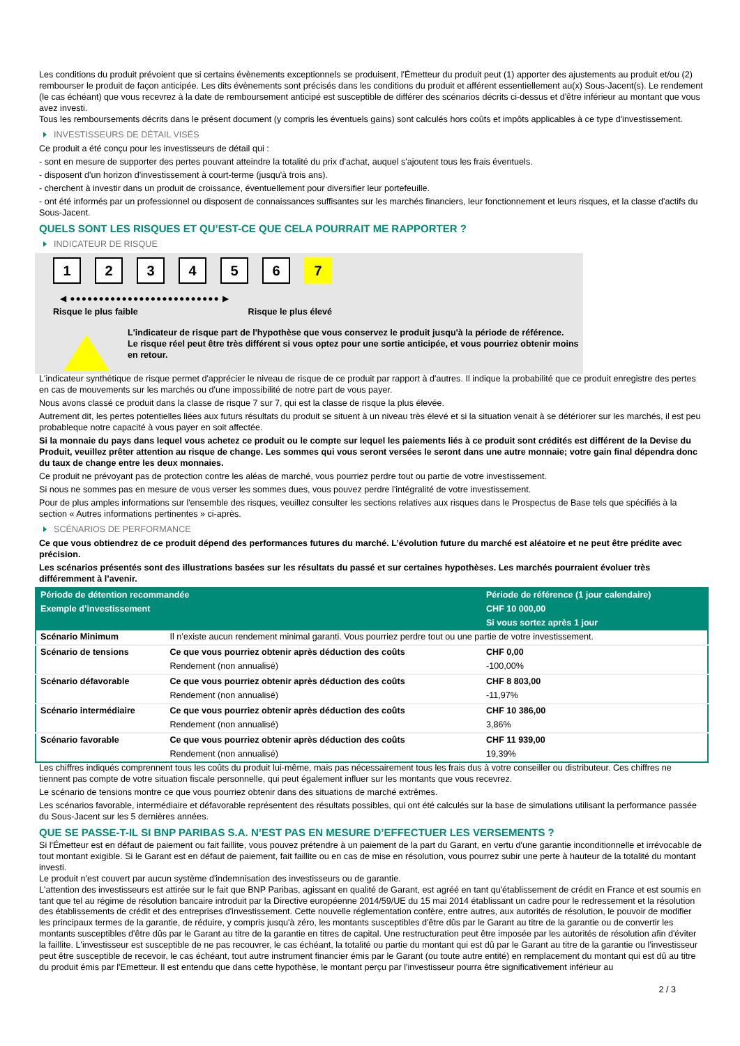Les conditions du produit prévoient que si certains évènements exceptionnels se produisent, l'Émetteur du produit peut (1) apporter des ajustements au produit et/ou (2) rembourser le produit de façon anticipée. Les dits évènements sont précisés dans les conditions du produit et afférent essentiellement au(x) Sous-Jacent(s). Le rendement (le cas échéant) que vous recevrez à la date de remboursement anticipé est susceptible de différer des scénarios décrits ci-dessus et d'être inférieur au montant que vous avez investi.
Tous les remboursements décrits dans le présent document (y compris les éventuels gains) sont calculés hors coûts et impôts applicables à ce type d'investissement.
INVESTISSEURS DE DÉTAIL VISÉS
Ce produit a été conçu pour les investisseurs de détail qui :
- sont en mesure de supporter des pertes pouvant atteindre la totalité du prix d'achat, auquel s'ajoutent tous les frais éventuels.
- disposent d'un horizon d'investissement à court-terme (jusqu'à trois ans).
- cherchent à investir dans un produit de croissance, éventuellement pour diversifier leur portefeuille.
- ont été informés par un professionnel ou disposent de connaissances suffisantes sur les marchés financiers, leur fonctionnement et leurs risques, et la classe d'actifs du Sous-Jacent.
QUELS SONT LES RISQUES ET QU’EST-CE QUE CELA POURRAIT ME RAPPORTER ?
INDICATEUR DE RISQUE
123456 7
◀ ●●●●●●●●●●●●●●●●●●●●●●●●●● ▶
Risque le plus faible Risque le plus élevé
L'indicateur de risque part de l'hypothèse que vous conservez le produit jusqu'à la période de référence.
Le risque réel peut être très différent si vous optez pour une sortie anticipée, et vous pourriez obtenir moins en retour.
L'indicateur synthétique de risque permet d'apprécier le niveau de risque de ce produit par rapport à d'autres. Il indique la probabilité que ce produit enregistre des pertes en cas de mouvements sur les marchés ou d'une impossibilité de notre part de vous payer.
Nous avons classé ce produit dans la classe de risque 7 sur 7, qui est la classe de risque la plus élevée.
Autrement dit, les pertes potentielles liées aux futurs résultats du produit se situent à un niveau très élevé et si la situation venait à se détériorer sur les marchés, il est peu probableque notre capacité à vous payer en soit affectée.
Si la monnaie du pays dans lequel vous achetez ce produit ou le compte sur lequel les paiements liés à ce produit sont crédités est différent de la Devise du Produit, veuillez prêter attention au risque de change. Les sommes qui vous seront versées le seront dans une autre monnaie; votre gain final dépendra donc du taux de change entre les deux monnaies.
Ce produit ne prévoyant pas de protection contre les aléas de marché, vous pourriez perdre tout ou partie de votre investissement.
Si nous ne sommes pas en mesure de vous verser les sommes dues, vous pouvez perdre l'intégralité de votre investissement.
Pour de plus amples informations sur l'ensemble des risques, veuillez consulter les sections relatives aux risques dans le Prospectus de Base tels que spécifiés à la section « Autres informations pertinentes » ci-après.
SCÉNARIOS DE PERFORMANCE
Ce que vous obtiendrez de ce produit dépend des performances futures du marché. L’évolution future du marché est aléatoire et ne peut être prédite avec précision.
Les scénarios présentés sont des illustrations basées sur les résultats du passé et sur certaines hypothèses. Les marchés pourraient évoluer très différemment à l’avenir.
| Période de détention recommandée | | Période de référence (1 jour calendaire) |
| --- | --- | --- |
| Exemple d’investissement | | CHF 10 000,00 |
| | | Si vous sortez après 1 jour |
| Scénario Minimum | Il n’existe aucun rendement minimal garanti. Vous pourriez perdre tout ou une partie de votre investissement. | |
| Scénario de tensions | Ce que vous pourriez obtenir après déduction des coûts | CHF 0,00 |
| | Rendement (non annualisé) | -100,00% |
| Scénario défavorable | Ce que vous pourriez obtenir après déduction des coûts | CHF 8 803,00 |
| | Rendement (non annualisé) | -11,97% |
| Scénario intermédiaire | Ce que vous pourriez obtenir après déduction des coûts | CHF 10 386,00 |
| | Rendement (non annualisé) | 3,86% |
| Scénario favorable | Ce que vous pourriez obtenir après déduction des coûts | CHF 11 939,00 |
| | Rendement (non annualisé) | 19,39% |
Les chiffres indiqués comprennent tous les coûts du produit lui-même, mais pas nécessairement tous les frais dus à votre conseiller ou distributeur. Ces chiffres ne tiennent pas compte de votre situation fiscale personnelle, qui peut également influer sur les montants que vous recevrez.
Le scénario de tensions montre ce que vous pourriez obtenir dans des situations de marché extrêmes.
Les scénarios favorable, intermédiaire et défavorable représentent des résultats possibles, qui ont été calculés sur la base de simulations utilisant la performance passée du Sous-Jacent sur les 5 dernières années.
QUE SE PASSE-T-IL SI BNP PARIBAS S.A. N’EST PAS EN MESURE D’EFFECTUER LES VERSEMENTS ?
Si l'Émetteur est en défaut de paiement ou fait faillite, vous pouvez prétendre à un paiement de la part du Garant, en vertu d'une garantie inconditionnelle et irrévocable de tout montant exigible. Si le Garant est en défaut de paiement, fait faillite ou en cas de mise en résolution, vous pourrez subir une perte à hauteur de la totalité du montant investi.
Le produit n'est couvert par aucun système d'indemnisation des investisseurs ou de garantie.
L'attention des investisseurs est attirée sur le fait que BNP Paribas, agissant en qualité de Garant, est agréé en tant qu'établissement de crédit en France et est soumis en tant que tel au régime de résolution bancaire introduit par la Directive européenne 2014/59/UE du 15 mai 2014 établissant un cadre pour le redressement et la résolution des établissements de crédit et des entreprises d'investissement. Cette nouvelle réglementation confère, entre autres, aux autorités de résolution, le pouvoir de modifier les principaux termes de la garantie, de réduire, y compris jusqu'à zéro, les montants susceptibles d'être dûs par le Garant au titre de la garantie ou de convertir les montants susceptibles d'être dûs par le Garant au titre de la garantie en titres de capital. Une restructuration peut être imposée par les autorités de résolution afin d'éviter la faillite. L'investisseur est susceptible de ne pas recouvrer, le cas échéant, la totalité ou partie du montant qui est dû par le Garant au titre de la garantie ou l'investisseur peut être susceptible de recevoir, le cas échéant, tout autre instrument financier émis par le Garant (ou toute autre entité) en remplacement du montant qui est dû au titre du produit émis par l'Emetteur. Il est entendu que dans cette hypothèse, le montant perçu par l'investisseur pourra être significativement inférieur au
2 / 3